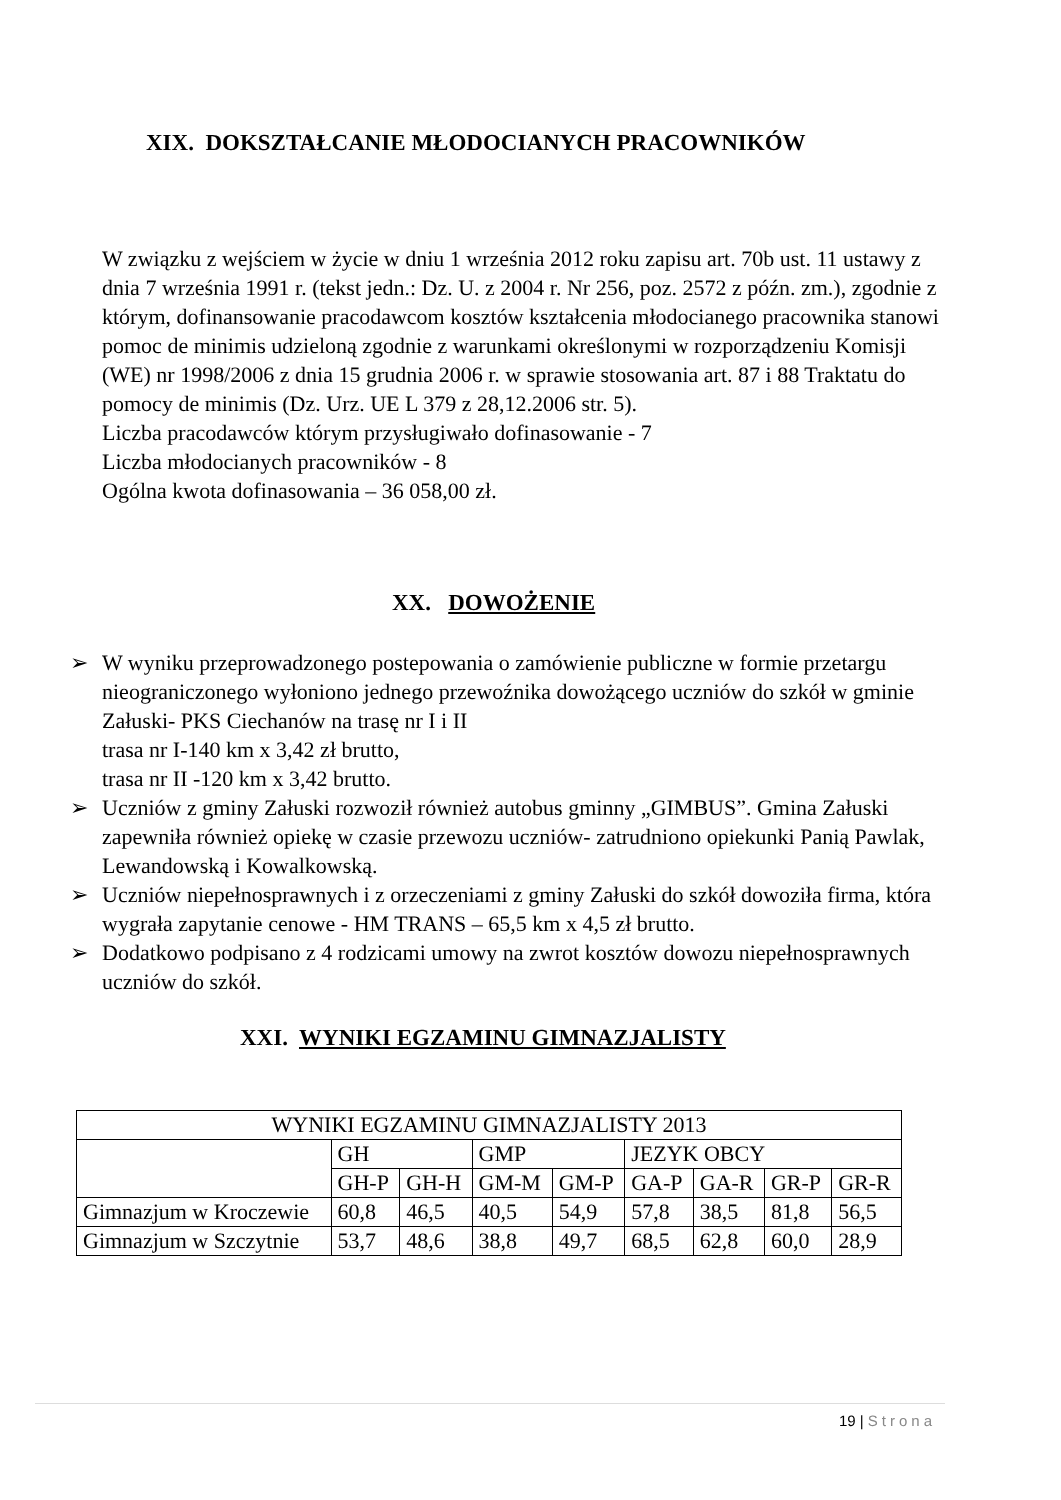XIX. DOKSZTAŁCANIE MŁODOCIANYCH PRACOWNIKÓW
W związku z wejściem w życie w dniu 1 września 2012 roku zapisu art. 70b ust. 11 ustawy z dnia 7 września 1991 r. (tekst jedn.: Dz. U. z 2004 r. Nr 256, poz. 2572 z późn. zm.), zgodnie z którym, dofinansowanie pracodawcom kosztów kształcenia młodocianego pracownika stanowi pomoc de minimis udzieloną zgodnie z warunkami określonymi w rozporządzeniu Komisji (WE) nr 1998/2006 z dnia 15 grudnia 2006 r. w sprawie stosowania art. 87 i 88 Traktatu do pomocy de minimis (Dz. Urz. UE L 379 z 28,12.2006 str. 5).
Liczba pracodawców którym przysługiwało dofinasowanie - 7
Liczba młodocianych pracowników - 8
Ogólna kwota dofinasowania – 36 058,00 zł.
XX. DOWOŻENIE
➢ W wyniku przeprowadzonego postepowania o zamówienie publiczne w formie przetargu nieograniczonego wyłoniono jednego przewoźnika dowożącego uczniów do szkół w gminie Załuski- PKS Ciechanów na trasę nr I i II
trasa nr I-140 km x 3,42 zł brutto,
trasa nr II -120 km x 3,42 brutto.
➢ Uczniów z gminy Załuski rozwoził również autobus gminny „GIMBUS”. Gmina Załuski zapewniła również opiekę w czasie przewozu uczniów- zatrudniono opiekunki Panią Pawlak, Lewandowską i Kowalkowską.
➢ Uczniów niepełnosprawnych i z orzeczeniami z gminy Załuski do szkół dowoziła firma, która wygrała zapytanie cenowe - HM TRANS – 65,5 km x 4,5 zł brutto.
➢ Dodatkowo podpisano z 4 rodzicami umowy na zwrot kosztów dowozu niepełnosprawnych uczniów do szkół.
XXI. WYNIKI EGZAMINU GIMNAZJALISTY
| WYNIKI EGZAMINU GIMNAZJALISTY 2013 | | | | | | | | |
| --- | --- | --- | --- | --- | --- | --- | --- | --- |
| | GH | | GMP | | JEZYK OBCY | | | |
| | GH-P | GH-H | GM-M | GM-P | GA-P | GA-R | GR-P | GR-R |
| Gimnazjum w Kroczewie | 60,8 | 46,5 | 40,5 | 54,9 | 57,8 | 38,5 | 81,8 | 56,5 |
| Gimnazjum w Szczytnie | 53,7 | 48,6 | 38,8 | 49,7 | 68,5 | 62,8 | 60,0 | 28,9 |
19 | Strona